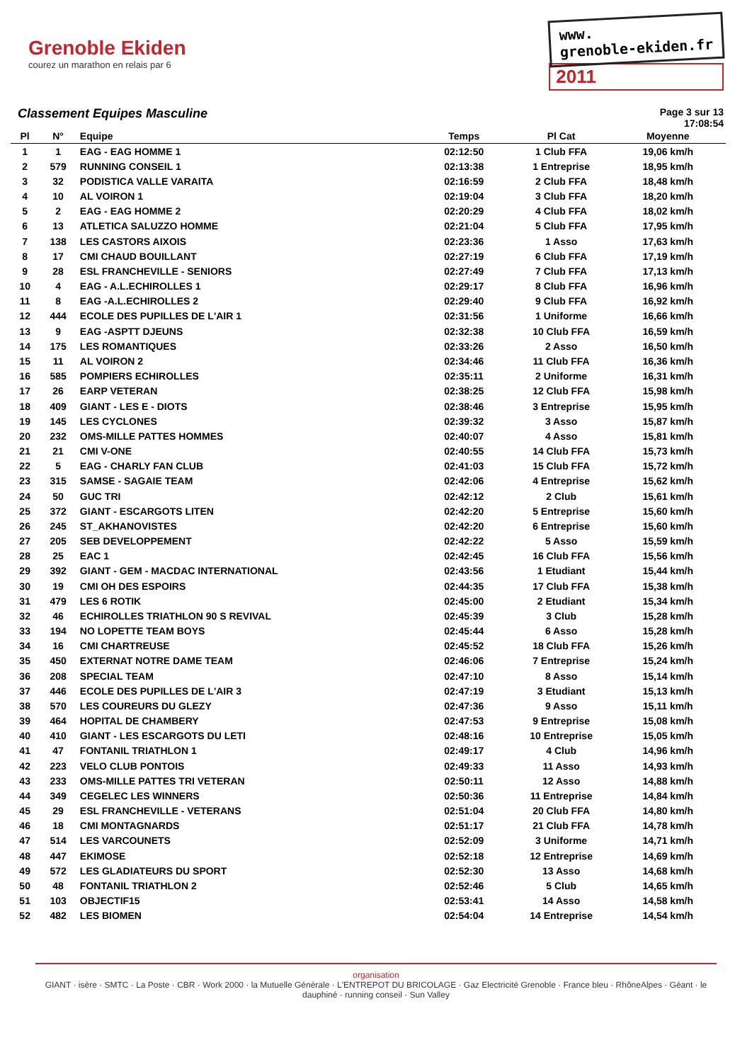Grenoble Ekiden
courez un marathon en relais par 6
www.
grenoble-ekiden.fr
2011
Classement Equipes Masculine
Page 3 sur 13
17:08:54
| Pl | N° | Equipe | Temps | Pl Cat | Moyenne | |
| --- | --- | --- | --- | --- | --- | --- |
| 1 | 1 | EAG - EAG HOMME 1 | 02:12:50 | 1 Club FFA | 19,06 km/h | |
| 2 | 579 | RUNNING CONSEIL 1 | 02:13:38 | 1 Entreprise | 18,95 km/h | |
| 3 | 32 | PODISTICA VALLE VARAITA | 02:16:59 | 2 Club FFA | 18,48 km/h | |
| 4 | 10 | AL VOIRON 1 | 02:19:04 | 3 Club FFA | 18,20 km/h | |
| 5 | 2 | EAG - EAG HOMME 2 | 02:20:29 | 4 Club FFA | 18,02 km/h | |
| 6 | 13 | ATLETICA SALUZZO HOMME | 02:21:04 | 5 Club FFA | 17,95 km/h | |
| 7 | 138 | LES CASTORS AIXOIS | 02:23:36 | 1 Asso | 17,63 km/h | |
| 8 | 17 | CMI CHAUD BOUILLANT | 02:27:19 | 6 Club FFA | 17,19 km/h | |
| 9 | 28 | ESL FRANCHEVILLE - SENIORS | 02:27:49 | 7 Club FFA | 17,13 km/h | |
| 10 | 4 | EAG - A.L.ECHIROLLES 1 | 02:29:17 | 8 Club FFA | 16,96 km/h | |
| 11 | 8 | EAG -A.L.ECHIROLLES 2 | 02:29:40 | 9 Club FFA | 16,92 km/h | |
| 12 | 444 | ECOLE DES PUPILLES DE L'AIR 1 | 02:31:56 | 1 Uniforme | 16,66 km/h | |
| 13 | 9 | EAG -ASPTT DJEUNS | 02:32:38 | 10 Club FFA | 16,59 km/h | |
| 14 | 175 | LES ROMANTIQUES | 02:33:26 | 2 Asso | 16,50 km/h | |
| 15 | 11 | AL VOIRON 2 | 02:34:46 | 11 Club FFA | 16,36 km/h | |
| 16 | 585 | POMPIERS ECHIROLLES | 02:35:11 | 2 Uniforme | 16,31 km/h | |
| 17 | 26 | EARP VETERAN | 02:38:25 | 12 Club FFA | 15,98 km/h | |
| 18 | 409 | GIANT - LES E - DIOTS | 02:38:46 | 3 Entreprise | 15,95 km/h | |
| 19 | 145 | LES CYCLONES | 02:39:32 | 3 Asso | 15,87 km/h | |
| 20 | 232 | OMS-MILLE PATTES HOMMES | 02:40:07 | 4 Asso | 15,81 km/h | |
| 21 | 21 | CMI V-ONE | 02:40:55 | 14 Club FFA | 15,73 km/h | |
| 22 | 5 | EAG - CHARLY FAN CLUB | 02:41:03 | 15 Club FFA | 15,72 km/h | |
| 23 | 315 | SAMSE - SAGAIE TEAM | 02:42:06 | 4 Entreprise | 15,62 km/h | |
| 24 | 50 | GUC TRI | 02:42:12 | 2 Club | 15,61 km/h | |
| 25 | 372 | GIANT - ESCARGOTS LITEN | 02:42:20 | 5 Entreprise | 15,60 km/h | |
| 26 | 245 | ST_AKHANOVISTES | 02:42:20 | 6 Entreprise | 15,60 km/h | |
| 27 | 205 | SEB DEVELOPPEMENT | 02:42:22 | 5 Asso | 15,59 km/h | |
| 28 | 25 | EAC 1 | 02:42:45 | 16 Club FFA | 15,56 km/h | |
| 29 | 392 | GIANT - GEM - MACDAC INTERNATIONAL | 02:43:56 | 1 Etudiant | 15,44 km/h | |
| 30 | 19 | CMI OH DES ESPOIRS | 02:44:35 | 17 Club FFA | 15,38 km/h | |
| 31 | 479 | LES 6 ROTIK | 02:45:00 | 2 Etudiant | 15,34 km/h | |
| 32 | 46 | ECHIROLLES TRIATHLON 90 S REVIVAL | 02:45:39 | 3 Club | 15,28 km/h | |
| 33 | 194 | NO LOPETTE TEAM BOYS | 02:45:44 | 6 Asso | 15,28 km/h | |
| 34 | 16 | CMI CHARTREUSE | 02:45:52 | 18 Club FFA | 15,26 km/h | |
| 35 | 450 | EXTERNAT NOTRE DAME TEAM | 02:46:06 | 7 Entreprise | 15,24 km/h | |
| 36 | 208 | SPECIAL TEAM | 02:47:10 | 8 Asso | 15,14 km/h | |
| 37 | 446 | ECOLE DES PUPILLES DE L'AIR 3 | 02:47:19 | 3 Etudiant | 15,13 km/h | |
| 38 | 570 | LES COUREURS DU GLEZY | 02:47:36 | 9 Asso | 15,11 km/h | |
| 39 | 464 | HOPITAL DE CHAMBERY | 02:47:53 | 9 Entreprise | 15,08 km/h | |
| 40 | 410 | GIANT - LES ESCARGOTS DU LETI | 02:48:16 | 10 Entreprise | 15,05 km/h | |
| 41 | 47 | FONTANIL TRIATHLON 1 | 02:49:17 | 4 Club | 14,96 km/h | |
| 42 | 223 | VELO CLUB PONTOIS | 02:49:33 | 11 Asso | 14,93 km/h | |
| 43 | 233 | OMS-MILLE PATTES TRI VETERAN | 02:50:11 | 12 Asso | 14,88 km/h | |
| 44 | 349 | CEGELEC LES WINNERS | 02:50:36 | 11 Entreprise | 14,84 km/h | |
| 45 | 29 | ESL FRANCHEVILLE - VETERANS | 02:51:04 | 20 Club FFA | 14,80 km/h | |
| 46 | 18 | CMI MONTAGNARDS | 02:51:17 | 21 Club FFA | 14,78 km/h | |
| 47 | 514 | LES VARCOUNETS | 02:52:09 | 3 Uniforme | 14,71 km/h | |
| 48 | 447 | EKIMOSE | 02:52:18 | 12 Entreprise | 14,69 km/h | |
| 49 | 572 | LES GLADIATEURS DU SPORT | 02:52:30 | 13 Asso | 14,68 km/h | |
| 50 | 48 | FONTANIL TRIATHLON 2 | 02:52:46 | 5 Club | 14,65 km/h | |
| 51 | 103 | OBJECTIF15 | 02:53:41 | 14 Asso | 14,58 km/h | |
| 52 | 482 | LES BIOMEN | 02:54:04 | 14 Entreprise | 14,54 km/h | |
organisation
GIANT · isère · SMTC · La Poste · CBR · Work 2000 · la Mutuelle Générale · L'ENTREPOT DU BRICOLAGE · Gaz Electricité Grenoble · France bleu · RhôneAlpes · Géant · le dauphiné · running conseil · Sun Valley